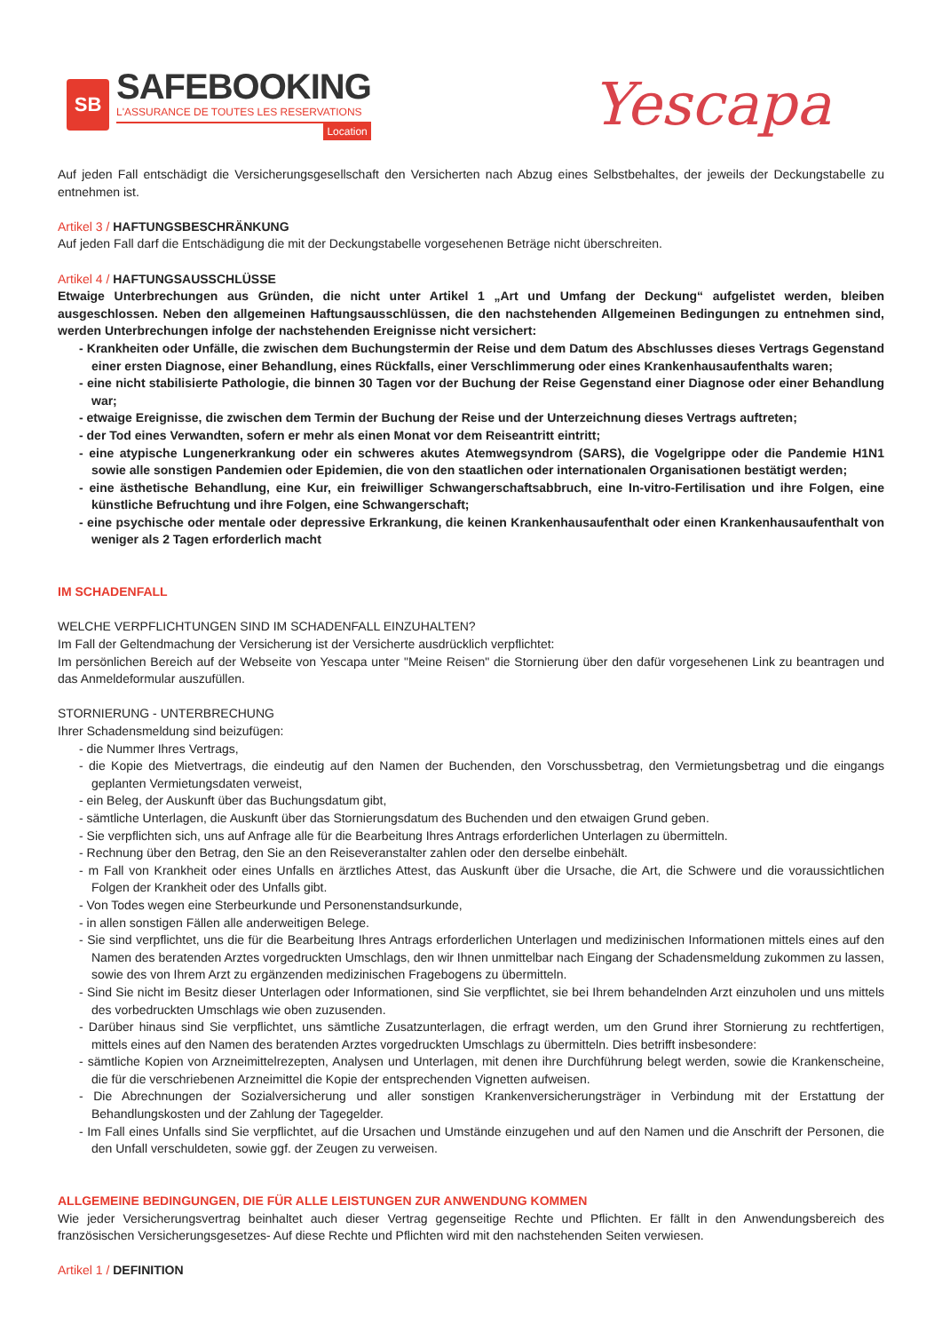SB
SAFEBOOKING
L'ASSURANCE DE TOUTES LES RESERVATIONS
Location
Yescapa
Auf jeden Fall entschädigt die Versicherungsgesellschaft den Versicherten nach Abzug eines Selbstbehaltes, der jeweils der Deckungstabelle zu entnehmen ist.
Artikel 3 / HAFTUNGSBESCHRÄNKUNG
Auf jeden Fall darf die Entschädigung die mit der Deckungstabelle vorgesehenen Beträge nicht überschreiten.
Artikel 4 / HAFTUNGSAUSSCHLÜSSE
Etwaige Unterbrechungen aus Gründen, die nicht unter Artikel 1 „Art und Umfang der Deckung“ aufgelistet werden, bleiben ausgeschlossen. Neben den allgemeinen Haftungsausschlüssen, die den nachstehenden Allgemeinen Bedingungen zu entnehmen sind, werden Unterbrechungen infolge der nachstehenden Ereignisse nicht versichert:
- Krankheiten oder Unfälle, die zwischen dem Buchungstermin der Reise und dem Datum des Abschlusses dieses Vertrags Gegenstand einer ersten Diagnose, einer Behandlung, eines Rückfalls, einer Verschlimmerung oder eines Krankenhausaufenthalts waren;
- eine nicht stabilisierte Pathologie, die binnen 30 Tagen vor der Buchung der Reise Gegenstand einer Diagnose oder einer Behandlung war;
- etwaige Ereignisse, die zwischen dem Termin der Buchung der Reise und der Unterzeichnung dieses Vertrags auftreten;
- der Tod eines Verwandten, sofern er mehr als einen Monat vor dem Reiseantritt eintritt;
- eine atypische Lungenerkrankung oder ein schweres akutes Atemwegsyndrom (SARS), die Vogelgrippe oder die Pandemie H1N1 sowie alle sonstigen Pandemien oder Epidemien, die von den staatlichen oder internationalen Organisationen bestätigt werden;
- eine ästhetische Behandlung, eine Kur, ein freiwilliger Schwangerschaftsabbruch, eine In-vitro-Fertilisation und ihre Folgen, eine künstliche Befruchtung und ihre Folgen, eine Schwangerschaft;
- eine psychische oder mentale oder depressive Erkrankung, die keinen Krankenhausaufenthalt oder einen Krankenhausaufenthalt von weniger als 2 Tagen erforderlich macht
IM SCHADENFALL
WELCHE VERPFLICHTUNGEN SIND IM SCHADENFALL EINZUHALTEN?
Im Fall der Geltendmachung der Versicherung ist der Versicherte ausdrücklich verpflichtet:
Im persönlichen Bereich auf der Webseite von Yescapa unter "Meine Reisen" die Stornierung über den dafür vorgesehenen Link zu beantragen und das Anmeldeformular auszufüllen.
STORNIERUNG - UNTERBRECHUNG
Ihrer Schadensmeldung sind beizufügen:
- die Nummer Ihres Vertrags,
- die Kopie des Mietvertrags, die eindeutig auf den Namen der Buchenden, den Vorschussbetrag, den Vermietungsbetrag und die eingangs geplanten Vermietungsdaten verweist,
- ein Beleg, der Auskunft über das Buchungsdatum gibt,
- sämtliche Unterlagen, die Auskunft über das Stornierungsdatum des Buchenden und den etwaigen Grund geben.
- Sie verpflichten sich, uns auf Anfrage alle für die Bearbeitung Ihres Antrags erforderlichen Unterlagen zu übermitteln.
- Rechnung über den Betrag, den Sie an den Reiseveranstalter zahlen oder den derselbe einbehält.
- m Fall von Krankheit oder eines Unfalls en ärztliches Attest, das Auskunft über die Ursache, die Art, die Schwere und die voraussichtlichen Folgen der Krankheit oder des Unfalls gibt.
- Von Todes wegen eine Sterbeurkunde und Personenstandsurkunde,
- in allen sonstigen Fällen alle anderweitigen Belege.
- Sie sind verpflichtet, uns die für die Bearbeitung Ihres Antrags erforderlichen Unterlagen und medizinischen Informationen mittels eines auf den Namen des beratenden Arztes vorgedruckten Umschlags, den wir Ihnen unmittelbar nach Eingang der Schadensmeldung zukommen zu lassen, sowie des von Ihrem Arzt zu ergänzenden medizinischen Fragebogens zu übermitteln.
- Sind Sie nicht im Besitz dieser Unterlagen oder Informationen, sind Sie verpflichtet, sie bei Ihrem behandelnden Arzt einzuholen und uns mittels des vorbedruckten Umschlags wie oben zuzusenden.
- Darüber hinaus sind Sie verpflichtet, uns sämtliche Zusatzunterlagen, die erfragt werden, um den Grund ihrer Stornierung zu rechtfertigen, mittels eines auf den Namen des beratenden Arztes vorgedruckten Umschlags zu übermitteln. Dies betrifft insbesondere:
- sämtliche Kopien von Arzneimittelrezepten, Analysen und Unterlagen, mit denen ihre Durchführung belegt werden, sowie die Krankenscheine, die für die verschriebenen Arzneimittel die Kopie der entsprechenden Vignetten aufweisen.
- Die Abrechnungen der Sozialversicherung und aller sonstigen Krankenversicherungsträger in Verbindung mit der Erstattung der Behandlungskosten und der Zahlung der Tagegelder.
- Im Fall eines Unfalls sind Sie verpflichtet, auf die Ursachen und Umstände einzugehen und auf den Namen und die Anschrift der Personen, die den Unfall verschuldeten, sowie ggf. der Zeugen zu verweisen.
ALLGEMEINE BEDINGUNGEN, DIE FÜR ALLE LEISTUNGEN ZUR ANWENDUNG KOMMEN
Wie jeder Versicherungsvertrag beinhaltet auch dieser Vertrag gegenseitige Rechte und Pflichten. Er fällt in den Anwendungsbereich des französischen Versicherungsgesetzes- Auf diese Rechte und Pflichten wird mit den nachstehenden Seiten verwiesen.
Artikel 1 / DEFINITION